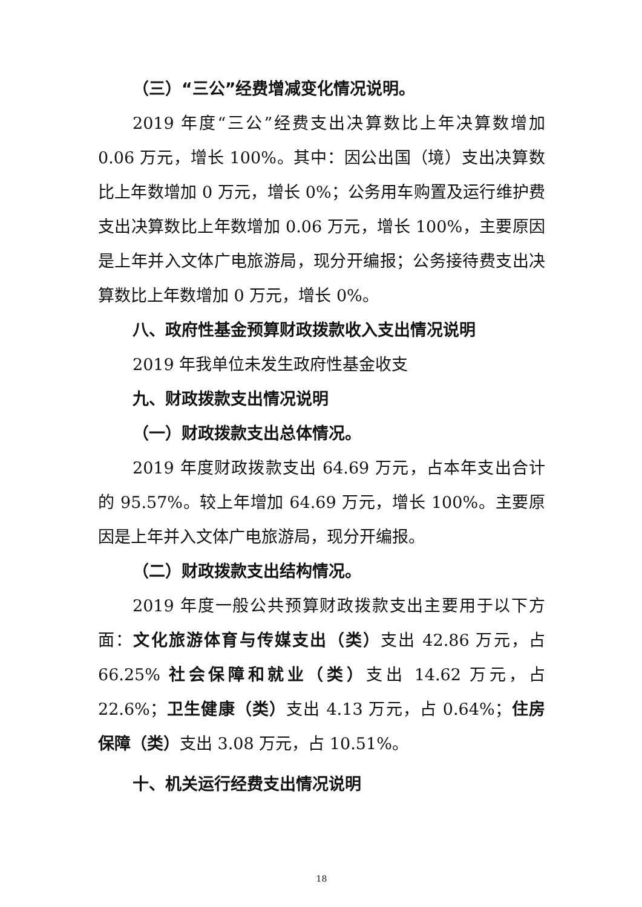（三）“三公”经费增减变化情况说明。
2019 年度“三公”经费支出决算数比上年决算数增加 0.06 万元，增长 100%。其中：因公出国（境）支出决算数比上年数增加 0 万元，增长 0%；公务用车购置及运行维护费支出决算数比上年数增加 0.06 万元，增长 100%，主要原因是上年并入文体广电旅游局，现分开编报；公务接待费支出决算数比上年数增加 0 万元，增长 0%。
八、政府性基金预算财政拨款收入支出情况说明
2019 年我单位未发生政府性基金收支
九、财政拨款支出情况说明
（一）财政拨款支出总体情况。
2019 年度财政拨款支出 64.69 万元，占本年支出合计的 95.57%。较上年增加 64.69 万元，增长 100%。主要原因是上年并入文体广电旅游局，现分开编报。
（二）财政拨款支出结构情况。
2019 年度一般公共预算财政拨款支出主要用于以下方面：文化旅游体育与传媒支出（类）支出 42.86 万元，占 66.25% 社会保障和就业（类）支出 14.62 万元，占 22.6%；卫生健康（类）支出 4.13 万元，占 0.64%；住房保障（类）支出 3.08 万元，占 10.51%。
十、机关运行经费支出情况说明
18